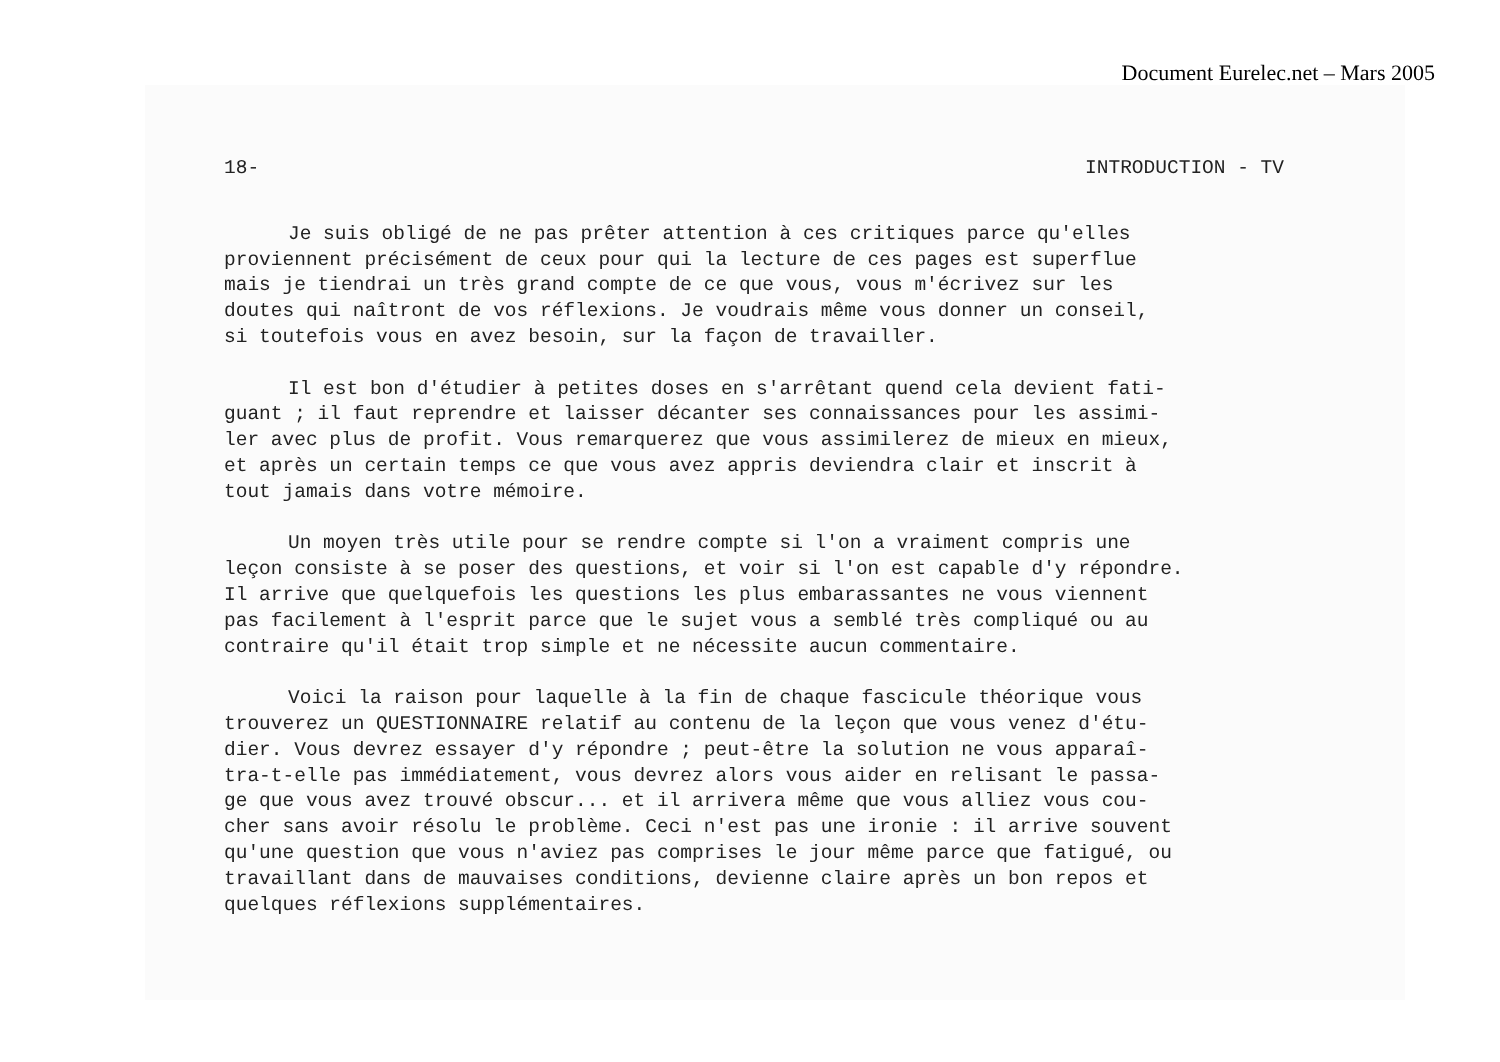Document Eurelec.net – Mars 2005
18- INTRODUCTION - TV
Je suis obligé de ne pas prêter attention à ces critiques parce qu'elles proviennent précisément de ceux pour qui la lecture de ces pages est superflue mais je tiendrai un très grand compte de ce que vous, vous m'écrivez sur les doutes qui naîtront de vos réflexions. Je voudrais même vous donner un conseil, si toutefois vous en avez besoin, sur la façon de travailler.
Il est bon d'étudier à petites doses en s'arrêtant quend cela devient fati- guant ; il faut reprendre et laisser décanter ses connaissances pour les assimi- ler avec plus de profit. Vous remarquerez que vous assimilerez de mieux en mieux, et après un certain temps ce que vous avez appris deviendra clair et inscrit à tout jamais dans votre mémoire.
Un moyen très utile pour se rendre compte si l'on a vraiment compris une leçon consiste à se poser des questions, et voir si l'on est capable d'y répondre. Il arrive que quelquefois les questions les plus embarassantes ne vous viennent pas facilement à l'esprit parce que le sujet vous a semblé très compliqué ou au contraire qu'il était trop simple et ne nécessite aucun commentaire.
Voici la raison pour laquelle à la fin de chaque fascicule théorique vous trouverez un QUESTIONNAIRE relatif au contenu de la leçon que vous venez d'étu- dier. Vous devrez essayer d'y répondre ; peut-être la solution ne vous apparaî- tra-t-elle pas immédiatement, vous devrez alors vous aider en relisant le passa- ge que vous avez trouvé obscur... et il arrivera même que vous alliez vous cou- cher sans avoir résolu le problème. Ceci n'est pas une ironie : il arrive souvent qu'une question que vous n'aviez pas comprises le jour même parce que fatigué, ou travaillant dans de mauvaises conditions, devienne claire après un bon repos et quelques réflexions supplémentaires.